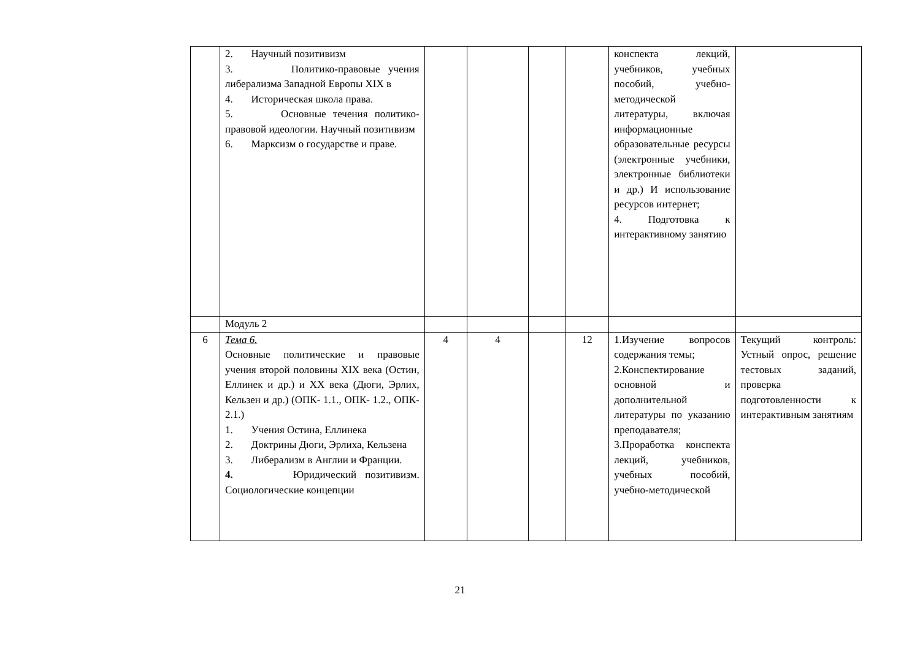| | 2. Научный позитивизм 3. Политико-правовые учения либерализма Западной Европы XIX в 4. Историческая школа права. 5. Основные течения политико-правовой идеологии. Научный позитивизм 6. Марксизм о государстве и праве. | | | | | конспекта лекций, учебников, учебных пособий, учебно-методической литературы, включая информационные образовательные ресурсы (электронные учебники, электронные библиотеки и др.) И использование ресурсов интернет; 4. Подготовка к интерактивному занятию | |
| | Модуль 2 | | | | | | |
| 6 | Тема 6. Основные политические и правовые учения второй половины XIX века (Остин, Еллинек и др.) и XX века (Дюги, Эрлих, Кельзен и др.) (ОПК- 1.1., ОПК- 1.2., ОПК- 2.1.) 1. Учения Остина, Еллинека 2. Доктрины Дюги, Эрлиха, Кельзена 3. Либерализм в Англии и Франции. 4. Юридический позитивизм. Социологические концепции | 4 | 4 | | 12 | 1.Изучение вопросов содержания темы; 2.Конспектирование основной и дополнительной литературы по указанию преподавателя; 3.Проработка конспекта лекций, учебников, учебных пособий, учебно-методической | Текущий контроль: Устный опрос, решение тестовых заданий, проверка подготовленности к интерактивным занятиям |
21